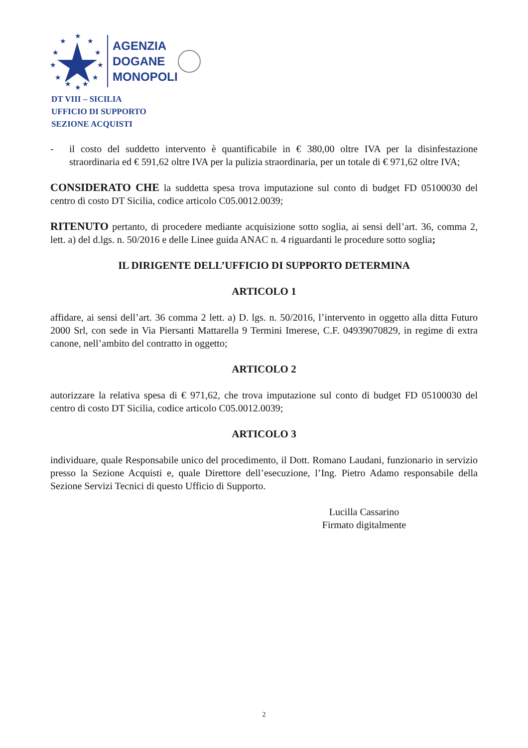★
★
★
★
★
★
★
★
★
★
★
★
AGENZIA
DOGANE
MONOPOLI
DT VIII – SICILIA
UFFICIO DI SUPPORTO
SEZIONE ACQUISTI
- il costo del suddetto intervento è quantificabile in € 380,00 oltre IVA per la disinfestazione straordinaria ed € 591,62 oltre IVA per la pulizia straordinaria, per un totale di € 971,62 oltre IVA;
CONSIDERATO CHE la suddetta spesa trova imputazione sul conto di budget FD 05100030 del centro di costo DT Sicilia, codice articolo C05.0012.0039;
RITENUTO pertanto, di procedere mediante acquisizione sotto soglia, ai sensi dell’art. 36, comma 2, lett. a) del d.lgs. n. 50/2016 e delle Linee guida ANAC n. 4 riguardanti le procedure sotto soglia;
IL DIRIGENTE DELL’UFFICIO DI SUPPORTO DETERMINA
ARTICOLO 1
affidare, ai sensi dell’art. 36 comma 2 lett. a) D. lgs. n. 50/2016, l’intervento in oggetto alla ditta Futuro 2000 Srl, con sede in Via Piersanti Mattarella 9 Termini Imerese, C.F. 04939070829, in regime di extra canone, nell’ambito del contratto in oggetto;
ARTICOLO 2
autorizzare la relativa spesa di € 971,62, che trova imputazione sul conto di budget FD 05100030 del centro di costo DT Sicilia, codice articolo C05.0012.0039;
ARTICOLO 3
individuare, quale Responsabile unico del procedimento, il Dott. Romano Laudani, funzionario in servizio presso la Sezione Acquisti e, quale Direttore dell’esecuzione, l’Ing. Pietro Adamo responsabile della Sezione Servizi Tecnici di questo Ufficio di Supporto.
Lucilla Cassarino
Firmato digitalmente
2